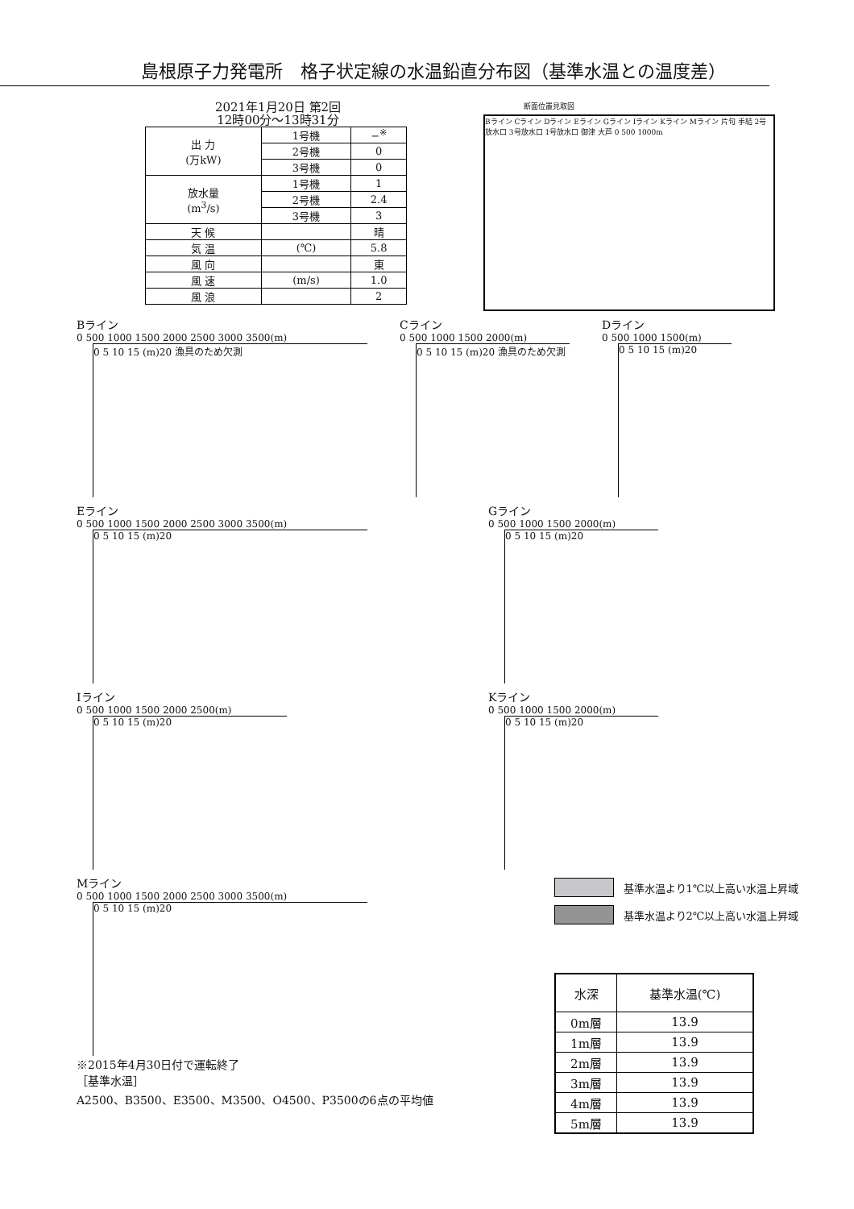島根原子力発電所　格子状定線の水温鉛直分布図（基準水温との温度差）
2021年1月20日 第2回
12時00分～13時31分
| 出 力 (万kW) | 1号機 | −<sup>※</sup> |
| | 2号機 | 0 |
| | 3号機 | 0 |
| 放水量 (m<sup>3</sup>/s) | 1号機 | 1 |
| | 2号機 | 2.4 |
| | 3号機 | 3 |
| 天 候 | | 晴 |
| 気 温 | (℃) | 5.8 |
| 風 向 | | 東 |
| 風 速 | (m/s) | 1.0 |
| 風 浪 | | 2 |
断面位置見取図
Bライン Cライン Dライン Eライン Gライン Iライン Kライン Mライン 片句 手結 2号放水口 3号放水口 1号放水口 御津 大芦 0 500 1000m
Bライン
0 500 1000 1500 2000 2500 3000 3500(m)
0 5 10 15 (m)20 漁具のため欠測
Cライン
0 500 1000 1500 2000(m)
0 5 10 15 (m)20 漁具のため欠測
Dライン
0 500 1000 1500(m)
0 5 10 15 (m)20
Eライン
0 500 1000 1500 2000 2500 3000 3500(m)
0 5 10 15 (m)20
Gライン
0 500 1000 1500 2000(m)
0 5 10 15 (m)20
Iライン
0 500 1000 1500 2000 2500(m)
0 5 10 15 (m)20
Kライン
0 500 1000 1500 2000(m)
0 5 10 15 (m)20
Mライン
0 500 1000 1500 2000 2500 3000 3500(m)
0 5 10 15 (m)20
※2015年4月30日付で運転終了
［基準水温］
A2500、B3500、E3500、M3500、O4500、P3500の6点の平均値
基準水温より1℃以上高い水温上昇域
基準水温より2℃以上高い水温上昇域
| 水深 | 基準水温(℃) |
| 0m層 | 13.9 |
| 1m層 | 13.9 |
| 2m層 | 13.9 |
| 3m層 | 13.9 |
| 4m層 | 13.9 |
| 5m層 | 13.9 |